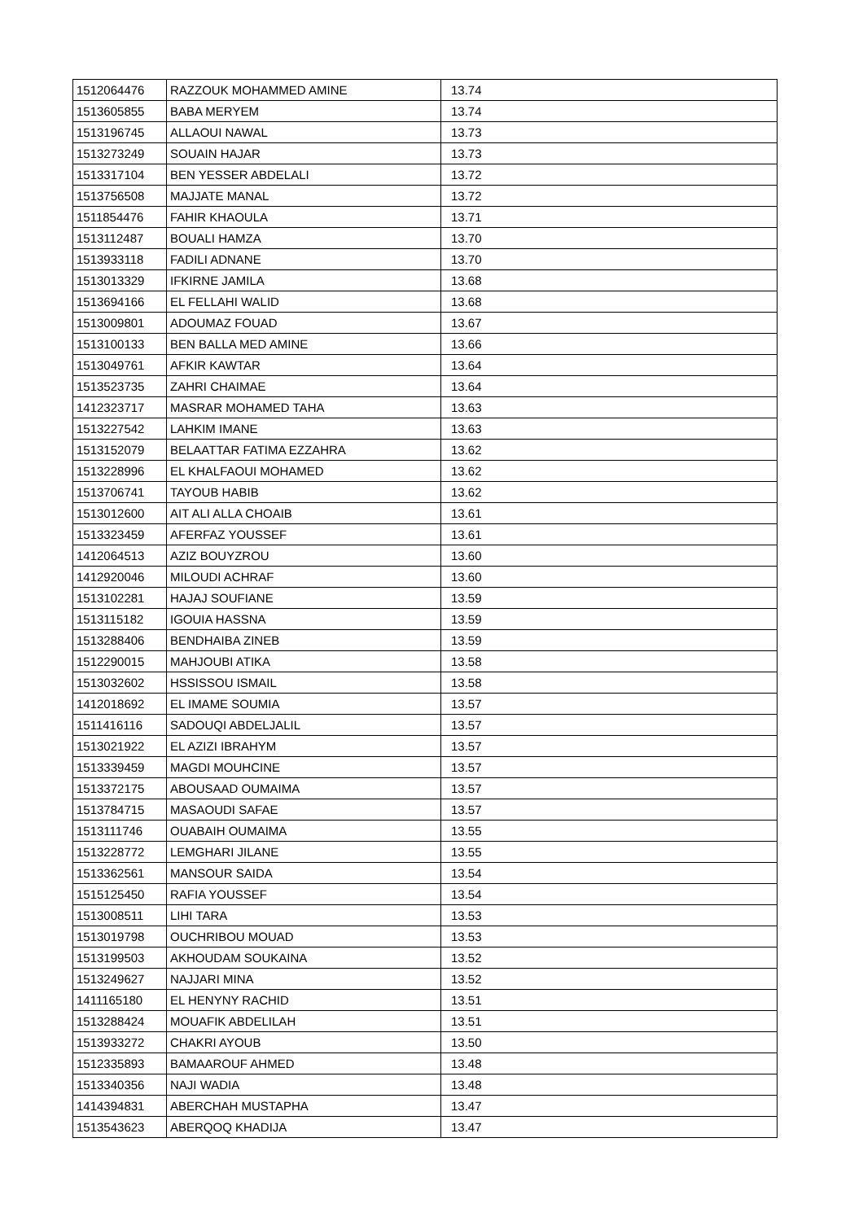| 1512064476 | RAZZOUK MOHAMMED AMINE | 13.74 |
| 1513605855 | BABA MERYEM | 13.74 |
| 1513196745 | ALLAOUI NAWAL | 13.73 |
| 1513273249 | SOUAIN HAJAR | 13.73 |
| 1513317104 | BEN YESSER ABDELALI | 13.72 |
| 1513756508 | MAJJATE MANAL | 13.72 |
| 1511854476 | FAHIR KHAOULA | 13.71 |
| 1513112487 | BOUALI HAMZA | 13.70 |
| 1513933118 | FADILI ADNANE | 13.70 |
| 1513013329 | IFKIRNE JAMILA | 13.68 |
| 1513694166 | EL FELLAHI WALID | 13.68 |
| 1513009801 | ADOUMAZ FOUAD | 13.67 |
| 1513100133 | BEN BALLA MED AMINE | 13.66 |
| 1513049761 | AFKIR KAWTAR | 13.64 |
| 1513523735 | ZAHRI CHAIMAE | 13.64 |
| 1412323717 | MASRAR MOHAMED TAHA | 13.63 |
| 1513227542 | LAHKIM IMANE | 13.63 |
| 1513152079 | BELAATTAR FATIMA EZZAHRA | 13.62 |
| 1513228996 | EL KHALFAOUI MOHAMED | 13.62 |
| 1513706741 | TAYOUB HABIB | 13.62 |
| 1513012600 | AIT ALI ALLA CHOAIB | 13.61 |
| 1513323459 | AFERFAZ YOUSSEF | 13.61 |
| 1412064513 | AZIZ BOUYZROU | 13.60 |
| 1412920046 | MILOUDI ACHRAF | 13.60 |
| 1513102281 | HAJAJ SOUFIANE | 13.59 |
| 1513115182 | IGOUIA HASSNA | 13.59 |
| 1513288406 | BENDHAIBA ZINEB | 13.59 |
| 1512290015 | MAHJOUBI ATIKA | 13.58 |
| 1513032602 | HSSISSOU ISMAIL | 13.58 |
| 1412018692 | EL IMAME SOUMIA | 13.57 |
| 1511416116 | SADOUQI ABDELJALIL | 13.57 |
| 1513021922 | EL AZIZI IBRAHYM | 13.57 |
| 1513339459 | MAGDI MOUHCINE | 13.57 |
| 1513372175 | ABOUSAAD OUMAIMA | 13.57 |
| 1513784715 | MASAOUDI SAFAE | 13.57 |
| 1513111746 | OUABAIH OUMAIMA | 13.55 |
| 1513228772 | LEMGHARI JILANE | 13.55 |
| 1513362561 | MANSOUR SAIDA | 13.54 |
| 1515125450 | RAFIA YOUSSEF | 13.54 |
| 1513008511 | LIHI TARA | 13.53 |
| 1513019798 | OUCHRIBOU MOUAD | 13.53 |
| 1513199503 | AKHOUDAM SOUKAINA | 13.52 |
| 1513249627 | NAJJARI MINA | 13.52 |
| 1411165180 | EL HENYNY RACHID | 13.51 |
| 1513288424 | MOUAFIK ABDELILAH | 13.51 |
| 1513933272 | CHAKRI AYOUB | 13.50 |
| 1512335893 | BAMAAROUF AHMED | 13.48 |
| 1513340356 | NAJI WADIA | 13.48 |
| 1414394831 | ABERCHAH MUSTAPHA | 13.47 |
| 1513543623 | ABERQOQ KHADIJA | 13.47 |